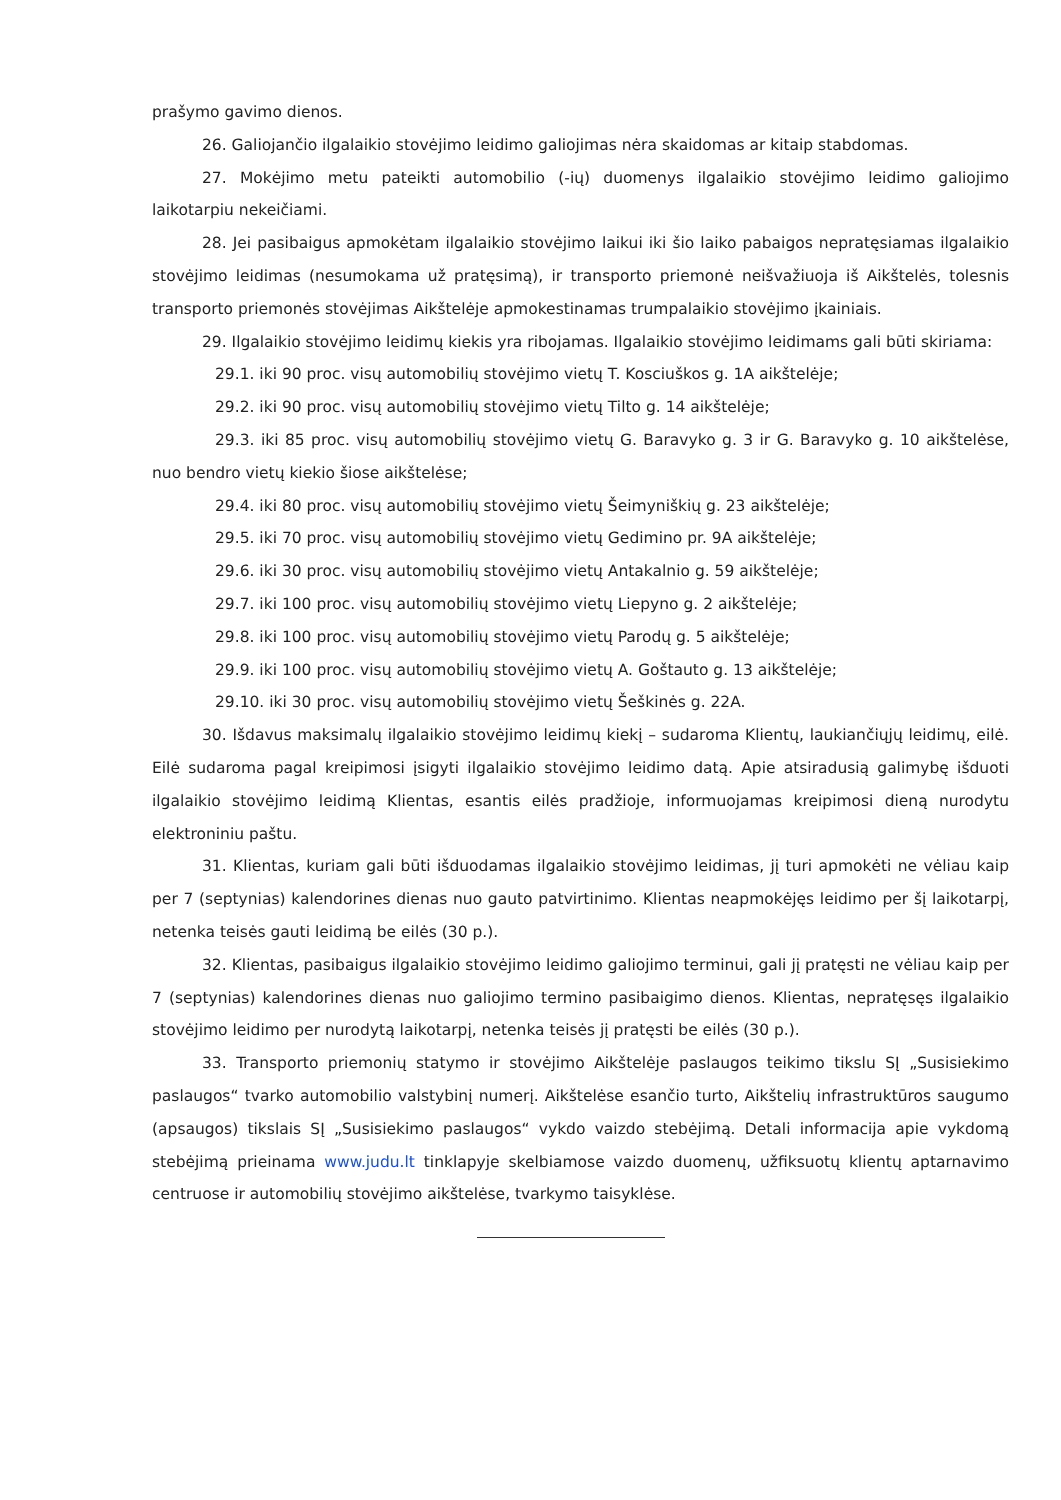prašymo gavimo dienos.
26. Galiojančio ilgalaikio stovėjimo leidimo galiojimas nėra skaidomas ar kitaip stabdomas.
27. Mokėjimo metu pateikti automobilio (-ių) duomenys ilgalaikio stovėjimo leidimo galiojimo laikotarpiu nekeičiami.
28. Jei pasibaigus apmokėtam ilgalaikio stovėjimo laikui iki šio laiko pabaigos nepratęsiamas ilgalaikio stovėjimo leidimas (nesumokama už pratęsimą), ir transporto priemonė neišvažiuoja iš Aikštelės, tolesnis transporto priemonės stovėjimas Aikštelėje apmokestinamas trumpalaikio stovėjimo įkainiais.
29. Ilgalaikio stovėjimo leidimų kiekis yra ribojamas. Ilgalaikio stovėjimo leidimams gali būti skiriama:
29.1. iki 90 proc. visų automobilių stovėjimo vietų T. Kosciuškos g. 1A aikštelėje;
29.2. iki 90 proc. visų automobilių stovėjimo vietų Tilto g. 14 aikštelėje;
29.3. iki 85 proc. visų automobilių stovėjimo vietų G. Baravyko g. 3 ir G. Baravyko g. 10 aikštelėse, nuo bendro vietų kiekio šiose aikštelėse;
29.4. iki 80 proc. visų automobilių stovėjimo vietų Šeimyniškių g. 23 aikštelėje;
29.5. iki 70 proc. visų automobilių stovėjimo vietų Gedimino pr. 9A aikštelėje;
29.6. iki 30 proc. visų automobilių stovėjimo vietų Antakalnio g. 59 aikštelėje;
29.7. iki 100 proc. visų automobilių stovėjimo vietų Liepyno g. 2 aikštelėje;
29.8. iki 100 proc. visų automobilių stovėjimo vietų Parodų g. 5 aikštelėje;
29.9. iki 100 proc. visų automobilių stovėjimo vietų A. Goštauto g. 13 aikštelėje;
29.10. iki 30 proc. visų automobilių stovėjimo vietų Šeškinės g. 22A.
30. Išdavus maksimalų ilgalaikio stovėjimo leidimų kiekį – sudaroma Klientų, laukiančiųjų leidimų, eilė. Eilė sudaroma pagal kreipimosi įsigyti ilgalaikio stovėjimo leidimo datą. Apie atsiradusią galimybę išduoti ilgalaikio stovėjimo leidimą Klientas, esantis eilės pradžioje, informuojamas kreipimosi dieną nurodytu elektroniniu paštu.
31. Klientas, kuriam gali būti išduodamas ilgalaikio stovėjimo leidimas, jį turi apmokėti ne vėliau kaip per 7 (septynias) kalendorines dienas nuo gauto patvirtinimo. Klientas neapmokėjęs leidimo per šį laikotarpį, netenka teisės gauti leidimą be eilės (30 p.).
32. Klientas, pasibaigus ilgalaikio stovėjimo leidimo galiojimo terminui, gali jį pratęsti ne vėliau kaip per 7 (septynias) kalendorines dienas nuo galiojimo termino pasibaigimo dienos. Klientas, nepratęsęs ilgalaikio stovėjimo leidimo per nurodytą laikotarpį, netenka teisės jį pratęsti be eilės (30 p.).
33. Transporto priemonių statymo ir stovėjimo Aikštelėje paslaugos teikimo tikslu SĮ „Susisiekimo paslaugos“ tvarko automobilio valstybinį numerį. Aikštelėse esančio turto, Aikštelių infrastruktūros saugumo (apsaugos) tikslais SĮ „Susisiekimo paslaugos“ vykdo vaizdo stebėjimą. Detali informacija apie vykdomą stebėjimą prieinama www.judu.lt tinklapyje skelbiamose vaizdo duomenų, užfiksuotų klientų aptarnavimo centruose ir automobilių stovėjimo aikštelėse, tvarkymo taisyklėse.